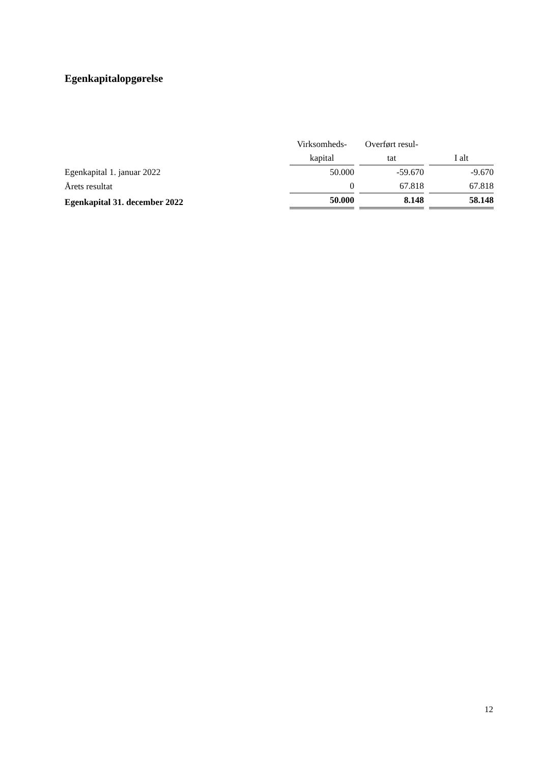Egenkapitalopgørelse
| | Virksomheds- kapital | | Overført resul- tat | | I alt |
| --- | --- | --- | --- | --- | --- |
| Egenkapital 1. januar 2022 | 50.000 | | -59.670 | | -9.670 |
| Årets resultat | 0 | | 67.818 | | 67.818 |
| Egenkapital 31. december 2022 | 50.000 | | 8.148 | | 58.148 |
12